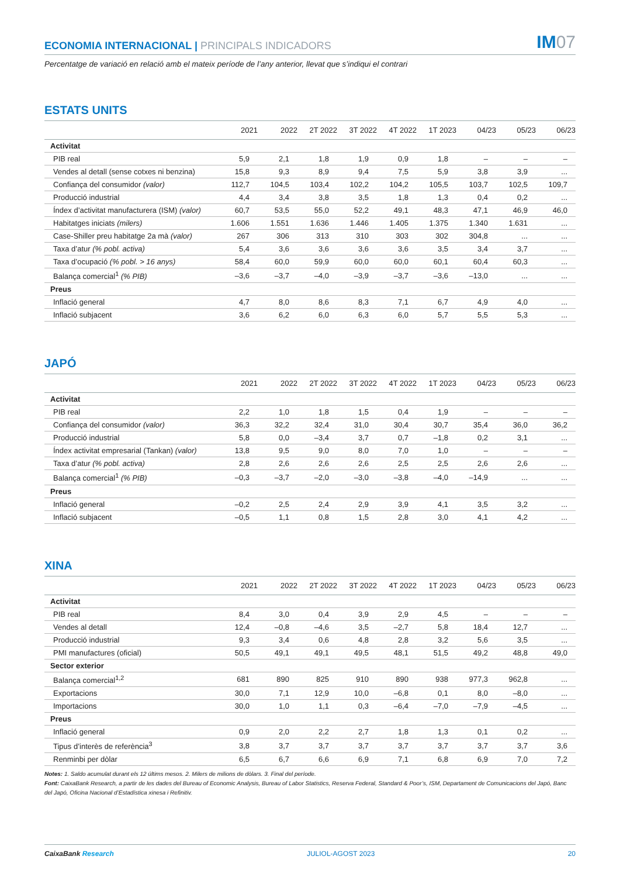ECONOMIA INTERNACIONAL | PRINCIPALS INDICADORS
IM07
Percentatge de variació en relació amb el mateix període de l’any anterior, llevat que s’indiqui el contrari
ESTATS UNITS
| | 2021 | 2022 | 2T 2022 | 3T 2022 | 4T 2022 | 1T 2023 | 04/23 | 05/23 | 06/23 |
| --- | --- | --- | --- | --- | --- | --- | --- | --- | --- |
| Activitat | | | | | | | | | |
| PIB real | 5,9 | 2,1 | 1,8 | 1,9 | 0,9 | 1,8 | – | – | – |
| Vendes al detall (sense cotxes ni benzina) | 15,8 | 9,3 | 8,9 | 9,4 | 7,5 | 5,9 | 3,8 | 3,9 | ... |
| Confiança del consumidor (valor) | 112,7 | 104,5 | 103,4 | 102,2 | 104,2 | 105,5 | 103,7 | 102,5 | 109,7 |
| Producció industrial | 4,4 | 3,4 | 3,8 | 3,5 | 1,8 | 1,3 | 0,4 | 0,2 | ... |
| Índex d’activitat manufacturera (ISM) (valor) | 60,7 | 53,5 | 55,0 | 52,2 | 49,1 | 48,3 | 47,1 | 46,9 | 46,0 |
| Habitatges iniciats (milers) | 1.606 | 1.551 | 1.636 | 1.446 | 1.405 | 1.375 | 1.340 | 1.631 | ... |
| Case-Shiller preu habitatge 2a mà (valor) | 267 | 306 | 313 | 310 | 303 | 302 | 304,8 | ... | ... |
| Taxa d’atur (% pobl. activa) | 5,4 | 3,6 | 3,6 | 3,6 | 3,6 | 3,5 | 3,4 | 3,7 | ... |
| Taxa d’ocupació (% pobl. > 16 anys) | 58,4 | 60,0 | 59,9 | 60,0 | 60,0 | 60,1 | 60,4 | 60,3 | ... |
| Balança comercial<sup>1</sup> (% PIB) | –3,6 | –3,7 | –4,0 | –3,9 | –3,7 | –3,6 | –13,0 | ... | ... |
| Preus | | | | | | | | | |
| Inflació general | 4,7 | 8,0 | 8,6 | 8,3 | 7,1 | 6,7 | 4,9 | 4,0 | ... |
| Inflació subjacent | 3,6 | 6,2 | 6,0 | 6,3 | 6,0 | 5,7 | 5,5 | 5,3 | ... |
JAPÓ
| | 2021 | 2022 | 2T 2022 | 3T 2022 | 4T 2022 | 1T 2023 | 04/23 | 05/23 | 06/23 |
| --- | --- | --- | --- | --- | --- | --- | --- | --- | --- |
| Activitat | | | | | | | | | |
| PIB real | 2,2 | 1,0 | 1,8 | 1,5 | 0,4 | 1,9 | – | – | – |
| Confiança del consumidor (valor) | 36,3 | 32,2 | 32,4 | 31,0 | 30,4 | 30,7 | 35,4 | 36,0 | 36,2 |
| Producció industrial | 5,8 | 0,0 | –3,4 | 3,7 | 0,7 | –1,8 | 0,2 | 3,1 | ... |
| Índex activitat empresarial (Tankan) (valor) | 13,8 | 9,5 | 9,0 | 8,0 | 7,0 | 1,0 | – | – | – |
| Taxa d’atur (% pobl. activa) | 2,8 | 2,6 | 2,6 | 2,6 | 2,5 | 2,5 | 2,6 | 2,6 | ... |
| Balança comercial<sup>1</sup> (% PIB) | –0,3 | –3,7 | –2,0 | –3,0 | –3,8 | –4,0 | –14,9 | ... | ... |
| Preus | | | | | | | | | |
| Inflació general | –0,2 | 2,5 | 2,4 | 2,9 | 3,9 | 4,1 | 3,5 | 3,2 | ... |
| Inflació subjacent | –0,5 | 1,1 | 0,8 | 1,5 | 2,8 | 3,0 | 4,1 | 4,2 | ... |
XINA
| | 2021 | 2022 | 2T 2022 | 3T 2022 | 4T 2022 | 1T 2023 | 04/23 | 05/23 | 06/23 |
| --- | --- | --- | --- | --- | --- | --- | --- | --- | --- |
| Activitat | | | | | | | | | |
| PIB real | 8,4 | 3,0 | 0,4 | 3,9 | 2,9 | 4,5 | – | – | – |
| Vendes al detall | 12,4 | –0,8 | –4,6 | 3,5 | –2,7 | 5,8 | 18,4 | 12,7 | ... |
| Producció industrial | 9,3 | 3,4 | 0,6 | 4,8 | 2,8 | 3,2 | 5,6 | 3,5 | ... |
| PMI manufactures (oficial) | 50,5 | 49,1 | 49,1 | 49,5 | 48,1 | 51,5 | 49,2 | 48,8 | 49,0 |
| Sector exterior | | | | | | | | | |
| Balança comercial<sup>1,2</sup> | 681 | 890 | 825 | 910 | 890 | 938 | 977,3 | 962,8 | ... |
| Exportacions | 30,0 | 7,1 | 12,9 | 10,0 | –6,8 | 0,1 | 8,0 | –8,0 | ... |
| Importacions | 30,0 | 1,0 | 1,1 | 0,3 | –6,4 | –7,0 | –7,9 | –4,5 | ... |
| Preus | | | | | | | | | |
| Inflació general | 0,9 | 2,0 | 2,2 | 2,7 | 1,8 | 1,3 | 0,1 | 0,2 | ... |
| Tipus d’interès de referència<sup>3</sup> | 3,8 | 3,7 | 3,7 | 3,7 | 3,7 | 3,7 | 3,7 | 3,7 | 3,6 |
| Renminbi per dòlar | 6,5 | 6,7 | 6,6 | 6,9 | 7,1 | 6,8 | 6,9 | 7,0 | 7,2 |
Notes: 1. Saldo acumulat durant els 12 últims mesos. 2. Milers de milions de dòlars. 3. Final del període.
Font: CaixaBank Research, a partir de les dades del Bureau of Economic Analysis, Bureau of Labor Statistics, Reserva Federal, Standard & Poor’s, ISM, Departament de Comunicacions del Japó, Banc del Japó, Oficina Nacional d’Estadística xinesa i Refinitiv.
CaixaBank Research JULIOL-AGOST 2023 20